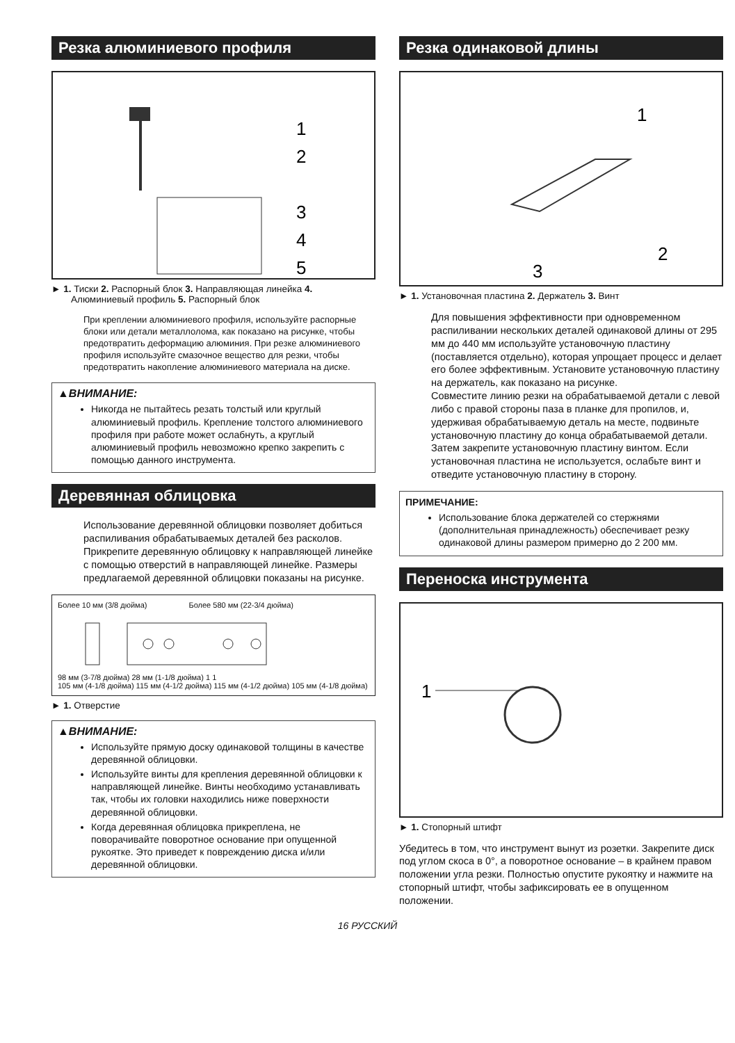Резка алюминиевого профиля
1
2
3
4
5
► 1. Тиски 2. Распорный блок 3. Направляющая линейка 4. Алюминиевый профиль 5. Распорный блок
При креплении алюминиевого профиля, используйте распорные блоки или детали металлолома, как показано на рисунке, чтобы предотвратить деформацию алюминия. При резке алюминиевого профиля используйте смазочное вещество для резки, чтобы предотвратить накопление алюминиевого материала на диске.
▲ВНИМАНИЕ:
Никогда не пытайтесь резать толстый или круглый алюминиевый профиль. Крепление толстого алюминиевого профиля при работе может ослабнуть, а круглый алюминиевый профиль невозможно крепко закрепить с помощью данного инструмента.
Деревянная облицовка
Использование деревянной облицовки позволяет добиться распиливания обрабатываемых деталей без расколов. Прикрепите деревянную облицовку к направляющей линейке с помощью отверстий в направляющей линейке. Размеры предлагаемой деревянной облицовки показаны на рисунке.
Более 10 мм (3/8 дюйма) Более 580 мм (22-3/4 дюйма)
98 мм (3-7/8 дюйма) 28 мм (1-1/8 дюйма) 1 1
105 мм (4-1/8 дюйма) 115 мм (4-1/2 дюйма) 115 мм (4-1/2 дюйма) 105 мм (4-1/8 дюйма)
► 1. Отверстие
▲ВНИМАНИЕ:
Используйте прямую доску одинаковой толщины в качестве деревянной облицовки.
Используйте винты для крепления деревянной облицовки к направляющей линейке. Винты необходимо устанавливать так, чтобы их головки находились ниже поверхности деревянной облицовки.
Когда деревянная облицовка прикреплена, не поворачивайте поворотное основание при опущенной рукоятке. Это приведет к повреждению диска и/или деревянной облицовки.
Резка одинаковой длины
1
2
3
► 1. Установочная пластина 2. Держатель 3. Винт
Для повышения эффективности при одновременном распиливании нескольких деталей одинаковой длины от 295 мм до 440 мм используйте установочную пластину (поставляется отдельно), которая упрощает процесс и делает его более эффективным. Установите установочную пластину на держатель, как показано на рисунке.
Совместите линию резки на обрабатываемой детали с левой либо с правой стороны паза в планке для пропилов, и, удерживая обрабатываемую деталь на месте, подвиньте установочную пластину до конца обрабатываемой детали. Затем закрепите установочную пластину винтом. Если установочная пластина не используется, ослабьте винт и отведите установочную пластину в сторону.
ПРИМЕЧАНИЕ:
Использование блока держателей со стержнями (дополнительная принадлежность) обеспечивает резку одинаковой длины размером примерно до 2 200 мм.
Переноска инструмента
1
► 1. Стопорный штифт
Убедитесь в том, что инструмент вынут из розетки. Закрепите диск под углом скоса в 0°, а поворотное основание – в крайнем правом положении угла резки. Полностью опустите рукоятку и нажмите на стопорный штифт, чтобы зафиксировать ее в опущенном положении.
16 РУССКИЙ